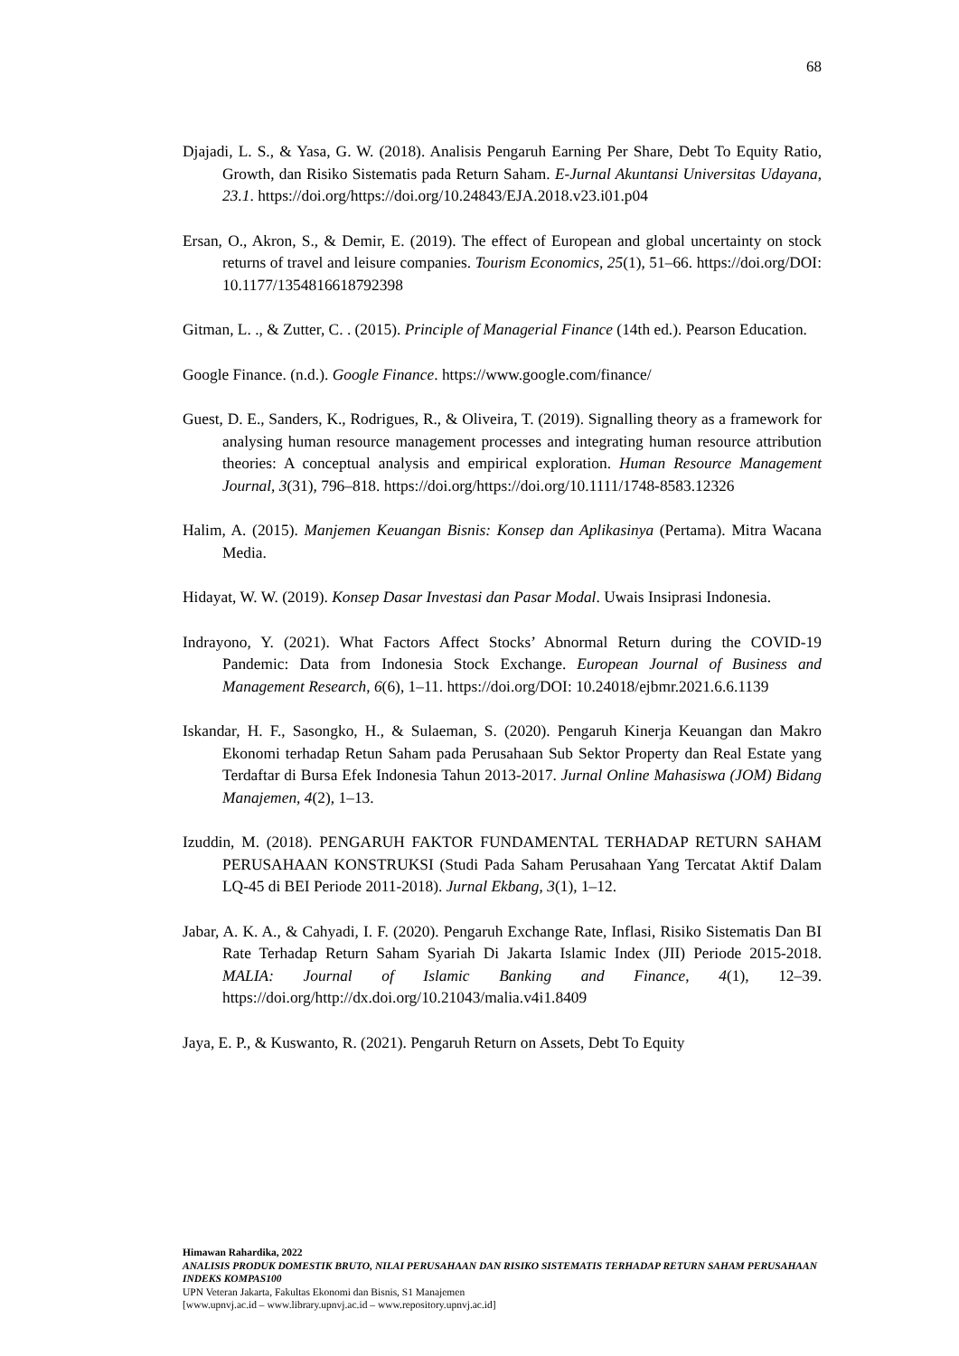68
Djajadi, L. S., & Yasa, G. W. (2018). Analisis Pengaruh Earning Per Share, Debt To Equity Ratio, Growth, dan Risiko Sistematis pada Return Saham. E-Jurnal Akuntansi Universitas Udayana, 23.1. https://doi.org/https://doi.org/10.24843/EJA.2018.v23.i01.p04
Ersan, O., Akron, S., & Demir, E. (2019). The effect of European and global uncertainty on stock returns of travel and leisure companies. Tourism Economics, 25(1), 51–66. https://doi.org/DOI: 10.1177/1354816618792398
Gitman, L. ., & Zutter, C. . (2015). Principle of Managerial Finance (14th ed.). Pearson Education.
Google Finance. (n.d.). Google Finance. https://www.google.com/finance/
Guest, D. E., Sanders, K., Rodrigues, R., & Oliveira, T. (2019). Signalling theory as a framework for analysing human resource management processes and integrating human resource attribution theories: A conceptual analysis and empirical exploration. Human Resource Management Journal, 3(31), 796–818. https://doi.org/https://doi.org/10.1111/1748-8583.12326
Halim, A. (2015). Manjemen Keuangan Bisnis: Konsep dan Aplikasinya (Pertama). Mitra Wacana Media.
Hidayat, W. W. (2019). Konsep Dasar Investasi dan Pasar Modal. Uwais Insiprasi Indonesia.
Indrayono, Y. (2021). What Factors Affect Stocks’ Abnormal Return during the COVID-19 Pandemic: Data from Indonesia Stock Exchange. European Journal of Business and Management Research, 6(6), 1–11. https://doi.org/DOI: 10.24018/ejbmr.2021.6.6.1139
Iskandar, H. F., Sasongko, H., & Sulaeman, S. (2020). Pengaruh Kinerja Keuangan dan Makro Ekonomi terhadap Retun Saham pada Perusahaan Sub Sektor Property dan Real Estate yang Terdaftar di Bursa Efek Indonesia Tahun 2013-2017. Jurnal Online Mahasiswa (JOM) Bidang Manajemen, 4(2), 1–13.
Izuddin, M. (2018). PENGARUH FAKTOR FUNDAMENTAL TERHADAP RETURN SAHAM PERUSAHAAN KONSTRUKSI (Studi Pada Saham Perusahaan Yang Tercatat Aktif Dalam LQ-45 di BEI Periode 2011-2018). Jurnal Ekbang, 3(1), 1–12.
Jabar, A. K. A., & Cahyadi, I. F. (2020). Pengaruh Exchange Rate, Inflasi, Risiko Sistematis Dan BI Rate Terhadap Return Saham Syariah Di Jakarta Islamic Index (JII) Periode 2015-2018. MALIA: Journal of Islamic Banking and Finance, 4(1), 12–39. https://doi.org/http://dx.doi.org/10.21043/malia.v4i1.8409
Jaya, E. P., & Kuswanto, R. (2021). Pengaruh Return on Assets, Debt To Equity
Himawan Rahardika, 2022
ANALISIS PRODUK DOMESTIK BRUTO, NILAI PERUSAHAAN DAN RISIKO SISTEMATIS TERHADAP RETURN SAHAM PERUSAHAAN INDEKS KOMPAS100
UPN Veteran Jakarta, Fakultas Ekonomi dan Bisnis, S1 Manajemen
[www.upnvj.ac.id – www.library.upnvj.ac.id – www.repository.upnvj.ac.id]